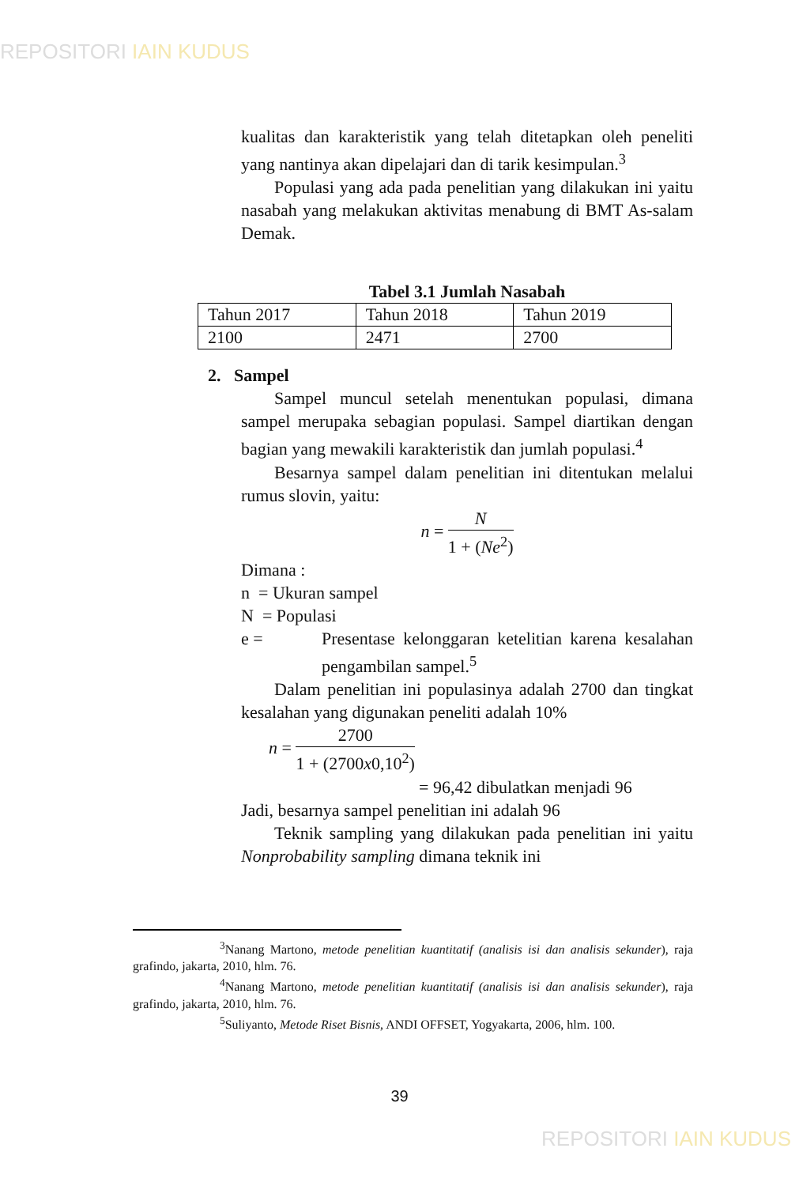REPOSITORI IAIN KUDUS
kualitas dan karakteristik yang telah ditetapkan oleh peneliti yang nantinya akan dipelajari dan di tarik kesimpulan.<sup>3</sup>
Populasi yang ada pada penelitian yang dilakukan ini yaitu nasabah yang melakukan aktivitas menabung di BMT As-salam Demak.
Tabel 3.1 Jumlah Nasabah
| Tahun 2017 | Tahun 2018 | Tahun 2019 |
| 2100 | 2471 | 2700 |
2. Sampel
Sampel muncul setelah menentukan populasi, dimana sampel merupaka sebagian populasi. Sampel diartikan dengan bagian yang mewakili karakteristik dan jumlah populasi.<sup>4</sup>
Besarnya sampel dalam penelitian ini ditentukan melalui rumus slovin, yaitu:
n =
N
1 + (Ne<sup>2</sup>)
Dimana :
n = Ukuran sampel
N = Populasi
e = Presentase kelonggaran ketelitian karena kesalahan pengambilan sampel.<sup>5</sup>
Dalam penelitian ini populasinya adalah 2700 dan tingkat kesalahan yang digunakan peneliti adalah 10%
n =
2700
1 + (2700x0,10<sup>2</sup>)
= 96,42 dibulatkan menjadi 96
Jadi, besarnya sampel penelitian ini adalah 96
Teknik sampling yang dilakukan pada penelitian ini yaitu Nonprobability sampling dimana teknik ini
<sup>3</sup> Nanang Martono, metode penelitian kuantitatif (analisis isi dan analisis sekunder), raja grafindo, jakarta, 2010, hlm. 76.
<sup>4</sup> Nanang Martono, metode penelitian kuantitatif (analisis isi dan analisis sekunder), raja grafindo, jakarta, 2010, hlm. 76.
<sup>5</sup> Suliyanto, Metode Riset Bisnis, ANDI OFFSET, Yogyakarta, 2006, hlm. 100.
39
REPOSITORI IAIN KUDUS